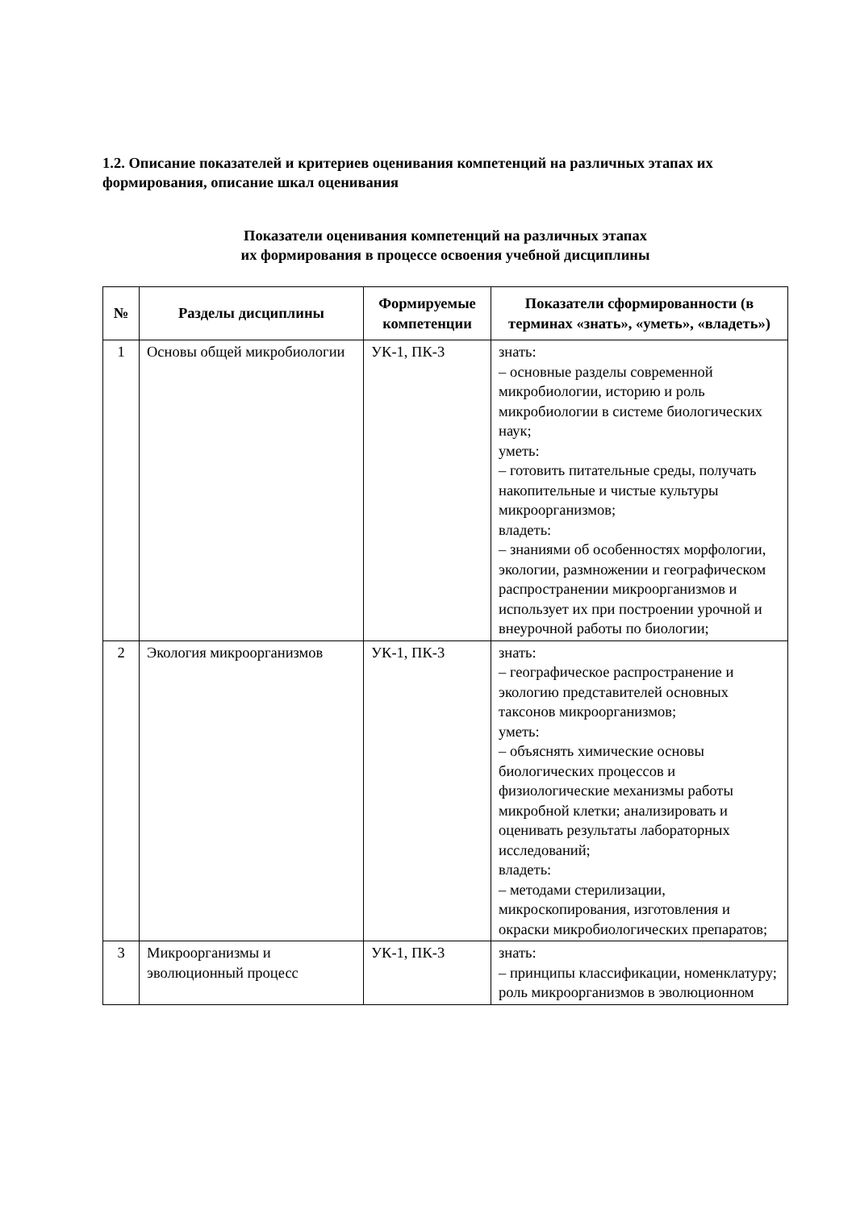1.2. Описание показателей и критериев оценивания компетенций на различных этапах их формирования, описание шкал оценивания
Показатели оценивания компетенций на различных этапах
их формирования в процессе освоения учебной дисциплины
| № | Разделы дисциплины | Формируемые компетенции | Показатели сформированности (в терминах «знать», «уметь», «владеть») |
| --- | --- | --- | --- |
| 1 | Основы общей микробиологии | УК-1, ПК-3 | знать: – основные разделы современной микробиологии, историю и роль микробиологии в системе биологических наук; уметь: – готовить питательные среды, получать накопительные и чистые культуры микроорганизмов; владеть: – знаниями об особенностях морфологии, экологии, размножении и географическом распространении микроорганизмов и использует их при построении урочной и внеурочной работы по биологии; |
| 2 | Экология микроорганизмов | УК-1, ПК-3 | знать: – географическое распространение и экологию представителей основных таксонов микроорганизмов; уметь: – объяснять химические основы биологических процессов и физиологические механизмы работы микробной клетки; анализировать и оценивать результаты лабораторных исследований; владеть: – методами стерилизации, микроскопирования, изготовления и окраски микробиологических препаратов; |
| 3 | Микроорганизмы и эволюционный процесс | УК-1, ПК-3 | знать: – принципы классификации, номенклатуру; роль микроорганизмов в эволюционном |